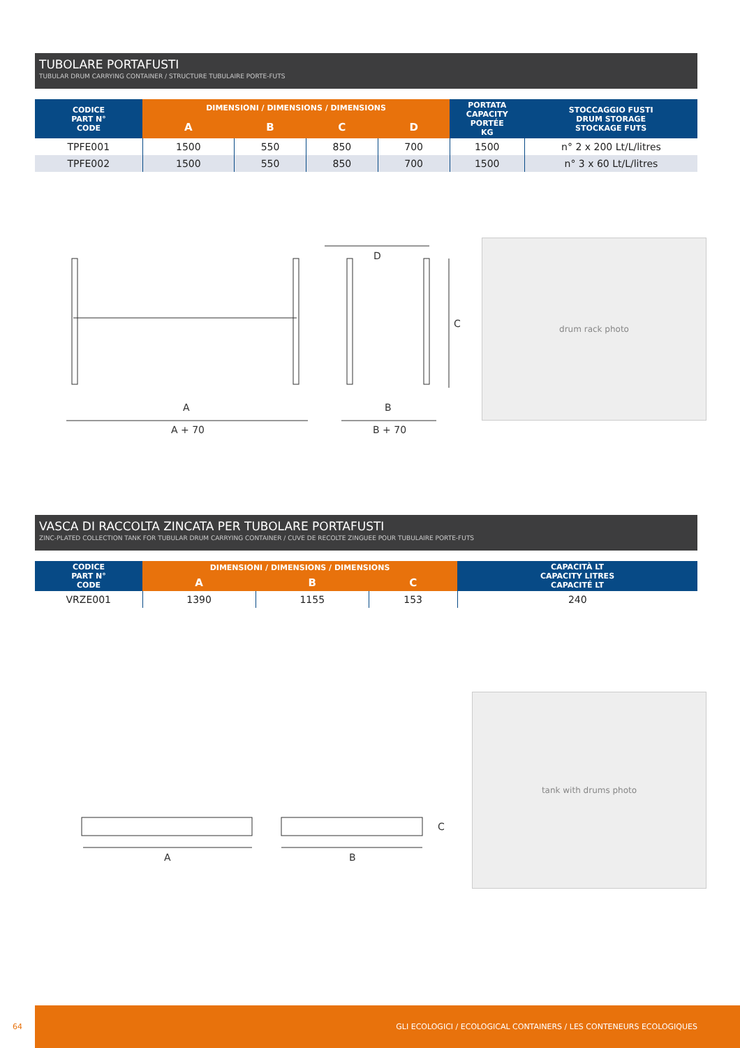TUBOLARE PORTAFUSTI
TUBULAR DRUM CARRYING CONTAINER / STRUCTURE TUBULAIRE PORTE-FUTS
| CODICE PART N° CODE | DIMENSIONI / DIMENSIONS / DIMENSIONS | | | | PORTATA CAPACITY PORTÉE KG | STOCCAGGIO FUSTI DRUM STORAGE STOCKAGE FUTS |
| --- | --- | --- | --- | --- | --- | --- |
| | A | B | C | D | | |
| TPFE001 | 1500 | 550 | 850 | 700 | 1500 | n° 2 x 200 Lt/L/litres |
| TPFE002 | 1500 | 550 | 850 | 700 | 1500 | n° 3 x 60 Lt/L/litres |
A
A + 70
D
C
B
B + 70
drum rack photo
VASCA DI RACCOLTA ZINCATA PER TUBOLARE PORTAFUSTI
ZINC-PLATED COLLECTION TANK FOR TUBULAR DRUM CARRYING CONTAINER / CUVE DE RECOLTE ZINGUEE POUR TUBULAIRE PORTE-FUTS
| CODICE PART N° CODE | DIMENSIONI / DIMENSIONS / DIMENSIONS | | | CAPACITÀ LT CAPACITY LITRES CAPACITÉ LT |
| --- | --- | --- | --- | --- |
| | A | B | C | |
| VRZE001 | 1390 | 1155 | 153 | 240 |
A B
C
tank with drums photo
64
GLI ECOLOGICI / ECOLOGICAL CONTAINERS / LES CONTENEURS ECOLOGIQUES